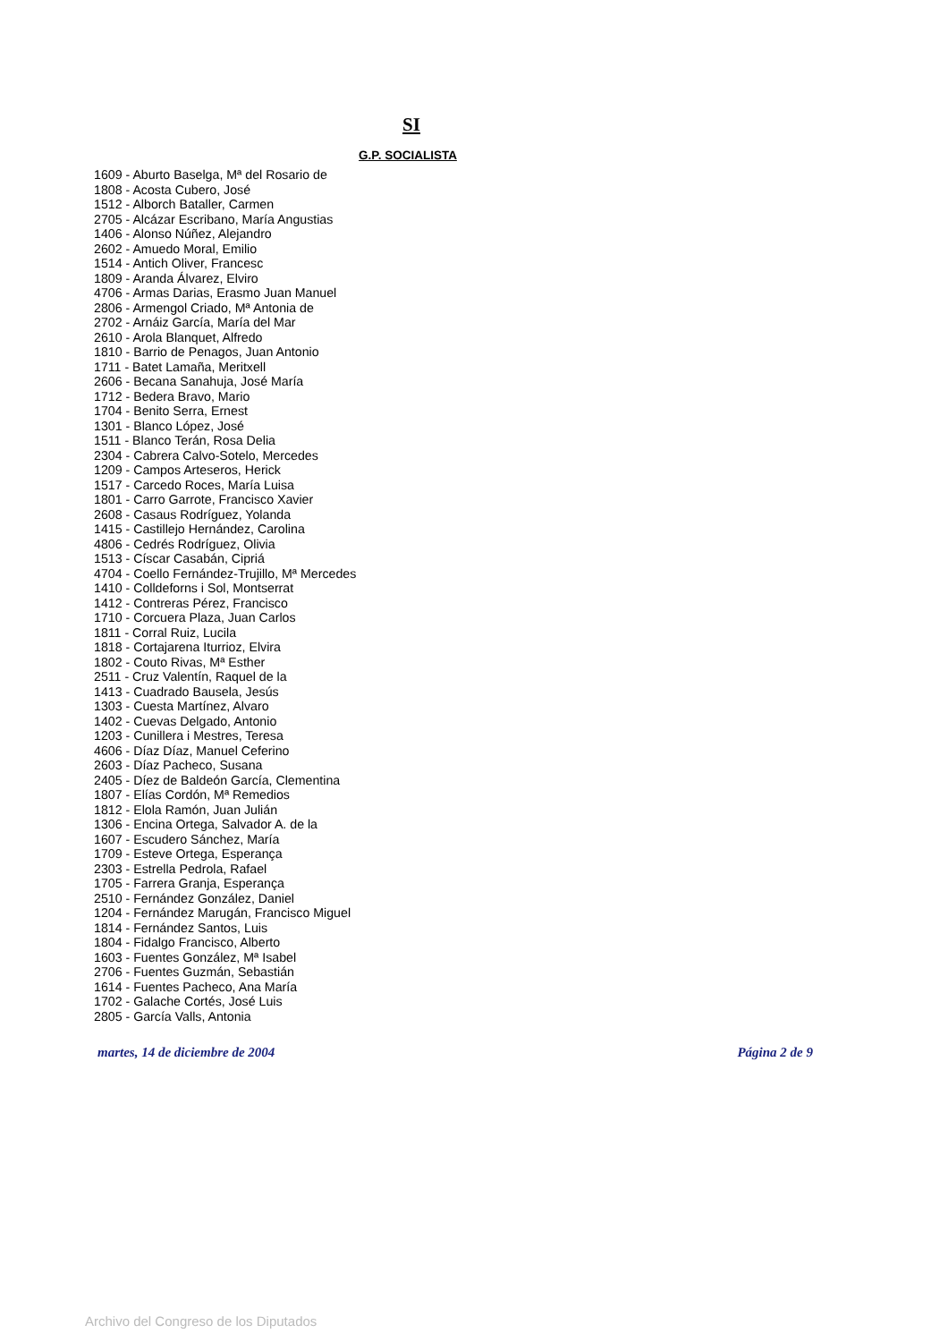SI
G.P. SOCIALISTA
1609 - Aburto Baselga, Mª del Rosario de
1808 - Acosta Cubero, José
1512 - Alborch Bataller, Carmen
2705 - Alcázar Escribano, María Angustias
1406 - Alonso Núñez, Alejandro
2602 - Amuedo Moral, Emilio
1514 - Antich Oliver, Francesc
1809 - Aranda Álvarez, Elviro
4706 - Armas Darias, Erasmo Juan Manuel
2806 - Armengol Criado, Mª Antonia de
2702 - Arnáiz García, María del Mar
2610 - Arola Blanquet, Alfredo
1810 - Barrio de Penagos, Juan Antonio
1711 - Batet Lamaña, Meritxell
2606 - Becana Sanahuja, José María
1712 - Bedera Bravo, Mario
1704 - Benito Serra, Ernest
1301 - Blanco López, José
1511 - Blanco Terán, Rosa Delia
2304 - Cabrera Calvo-Sotelo, Mercedes
1209 - Campos Arteseros, Herick
1517 - Carcedo Roces, María Luisa
1801 - Carro Garrote, Francisco Xavier
2608 - Casaus Rodríguez, Yolanda
1415 - Castillejo Hernández, Carolina
4806 - Cedrés Rodríguez, Olivia
1513 - Císcar Casabán, Cipriá
4704 - Coello Fernández-Trujillo, Mª Mercedes
1410 - Colldeforns i Sol, Montserrat
1412 - Contreras Pérez, Francisco
1710 - Corcuera Plaza, Juan Carlos
1811 - Corral Ruiz, Lucila
1818 - Cortajarena Iturrioz, Elvira
1802 - Couto Rivas, Mª Esther
2511 - Cruz Valentín, Raquel de la
1413 - Cuadrado Bausela, Jesús
1303 - Cuesta Martínez, Alvaro
1402 - Cuevas Delgado, Antonio
1203 - Cunillera i Mestres, Teresa
4606 - Díaz Díaz, Manuel Ceferino
2603 - Díaz Pacheco, Susana
2405 - Díez de Baldeón García, Clementina
1807 - Elías Cordón, Mª Remedios
1812 - Elola Ramón, Juan Julián
1306 - Encina Ortega, Salvador A. de la
1607 - Escudero Sánchez, María
1709 - Esteve Ortega, Esperança
2303 - Estrella Pedrola, Rafael
1705 - Farrera Granja, Esperança
2510 - Fernández González, Daniel
1204 - Fernández Marugán, Francisco Miguel
1814 - Fernández Santos, Luis
1804 - Fidalgo Francisco, Alberto
1603 - Fuentes González, Mª Isabel
2706 - Fuentes Guzmán, Sebastián
1614 - Fuentes Pacheco, Ana María
1702 - Galache Cortés, José Luis
2805 - García Valls, Antonia
martes, 14 de diciembre de 2004 Página 2 de 9
Archivo del Congreso de los Diputados